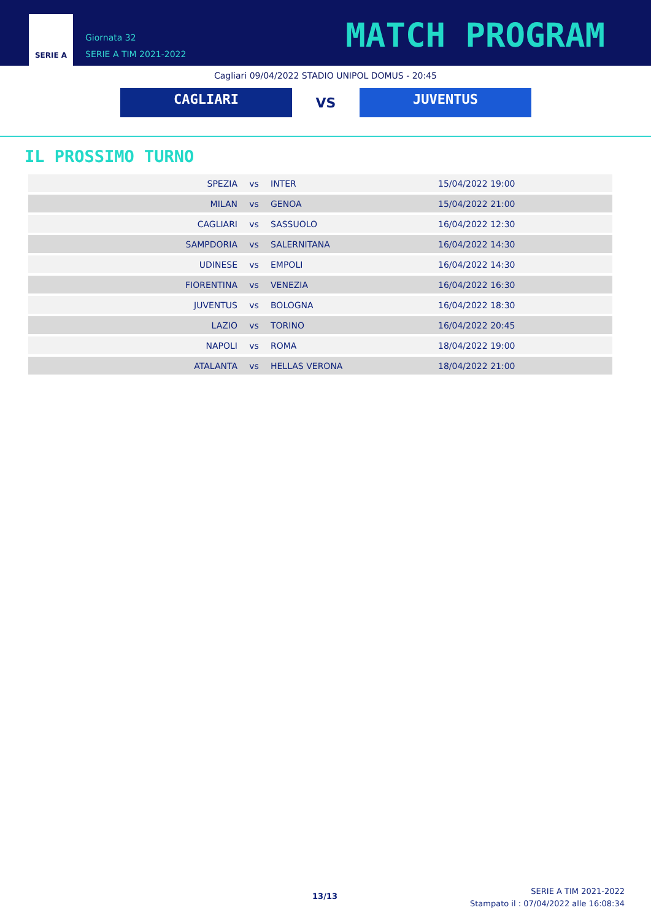SERIE A
Giornata 32
SERIE A TIM 2021-2022
MATCH PROGRAM
Cagliari 09/04/2022 STADIO UNIPOL DOMUS - 20:45
CAGLIARI
VS
JUVENTUS
IL PROSSIMO TURNO
| SPEZIA | vs | INTER | 15/04/2022 19:00 |
| MILAN | vs | GENOA | 15/04/2022 21:00 |
| CAGLIARI | vs | SASSUOLO | 16/04/2022 12:30 |
| SAMPDORIA | vs | SALERNITANA | 16/04/2022 14:30 |
| UDINESE | vs | EMPOLI | 16/04/2022 14:30 |
| FIORENTINA | vs | VENEZIA | 16/04/2022 16:30 |
| JUVENTUS | vs | BOLOGNA | 16/04/2022 18:30 |
| LAZIO | vs | TORINO | 16/04/2022 20:45 |
| NAPOLI | vs | ROMA | 18/04/2022 19:00 |
| ATALANTA | vs | HELLAS VERONA | 18/04/2022 21:00 |
13/13
SERIE A TIM 2021-2022
Stampato il : 07/04/2022 alle 16:08:34